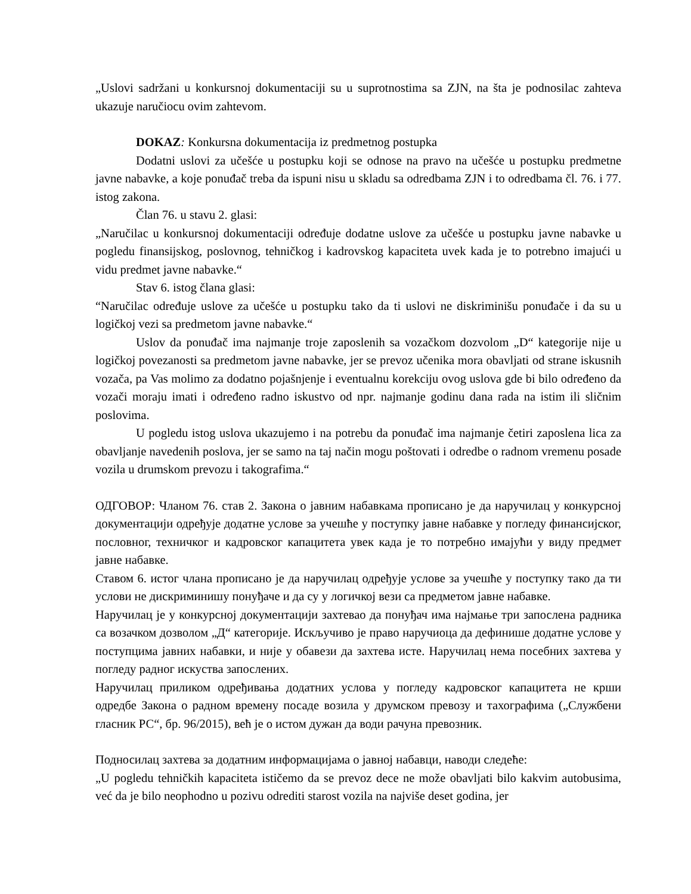„Uslovi sadržani u konkursnoj dokumentaciji su u suprotnostima sa ZJN, na šta je podnosilac zahteva ukazuje naručiocu ovim zahtevom.
DOKAZ: Konkursna dokumentacija iz predmetnog postupka
Dodatni uslovi za učešće u postupku koji se odnose na pravo na učešće u postupku predmetne javne nabavke, a koje ponuđač treba da ispuni nisu u skladu sa odredbama ZJN i to odredbama čl. 76. i 77. istog zakona.
Član 76. u stavu 2. glasi:
„Naručilac u konkursnoj dokumentaciji određuje dodatne uslove za učešće u postupku javne nabavke u pogledu finansijskog, poslovnog, tehničkog i kadrovskog kapaciteta uvek kada je to potrebno imajući u vidu predmet javne nabavke.“
Stav 6. istog člana glasi:
“Naručilac određuje uslove za učešće u postupku tako da ti uslovi ne diskriminišu ponuđače i da su u logičkoj vezi sa predmetom javne nabavke.“
Uslov da ponuđač ima najmanje troje zaposlenih sa vozačkom dozvolom „D“ kategorije nije u logičkoj povezanosti sa predmetom javne nabavke, jer se prevoz učenika mora obavljati od strane iskusnih vozača, pa Vas molimo za dodatno pojašnjenje i eventualnu korekciju ovog uslova gde bi bilo određeno da vozači moraju imati i određeno radno iskustvo od npr. najmanje godinu dana rada na istim ili sličnim poslovima.
U pogledu istog uslova ukazujemo i na potrebu da ponuđač ima najmanje četiri zaposlena lica za obavljanje navedenih poslova, jer se samo na taj način mogu poštovati i odredbe o radnom vremenu posade vozila u drumskom prevozu i takografima.“
ОДГОВОР: Чланом 76. став 2. Закона о јавним набавкама прописано је да наручилац у конкурсној документацији одређује додатне услове за учешће у поступку јавне набавке у погледу финансијског, пословног, техничког и кадровског капацитета увек када је то потребно имајући у виду предмет јавне набавке.
Ставом 6. истог члана прописано је да наручилац одређује услове за учешће у поступку тако да ти услови не дискриминишу понуђаче и да су у логичкој вези са предметом јавне набавке.
Наручилац је у конкурсној документацији захтевао да понуђач има најмање три запослена радника са возачком дозволом „Д“ категорије. Искључиво је право наручиоца да дефинише додатне услове у поступцима јавних набавки, и није у обавези да захтева исте. Наручилац нема посебних захтева у погледу радног искуства запослених.
Наручилац приликом одређивања додатних услова у погледу кадровског капацитета не крши одредбе Закона о радном времену посаде возила у друмском превозу и тахографима („Службени гласник РС“, бр. 96/2015), већ је о истом дужан да води рачуна превозник.
Подносилац захтева за додатним информацијама о јавној набавци, наводи следеће:
„U pogledu tehničkih kapaciteta ističemo da se prevoz dece ne može obavljati bilo kakvim autobusima, već da je bilo neophodno u pozivu odrediti starost vozila na najviše deset godina, jer